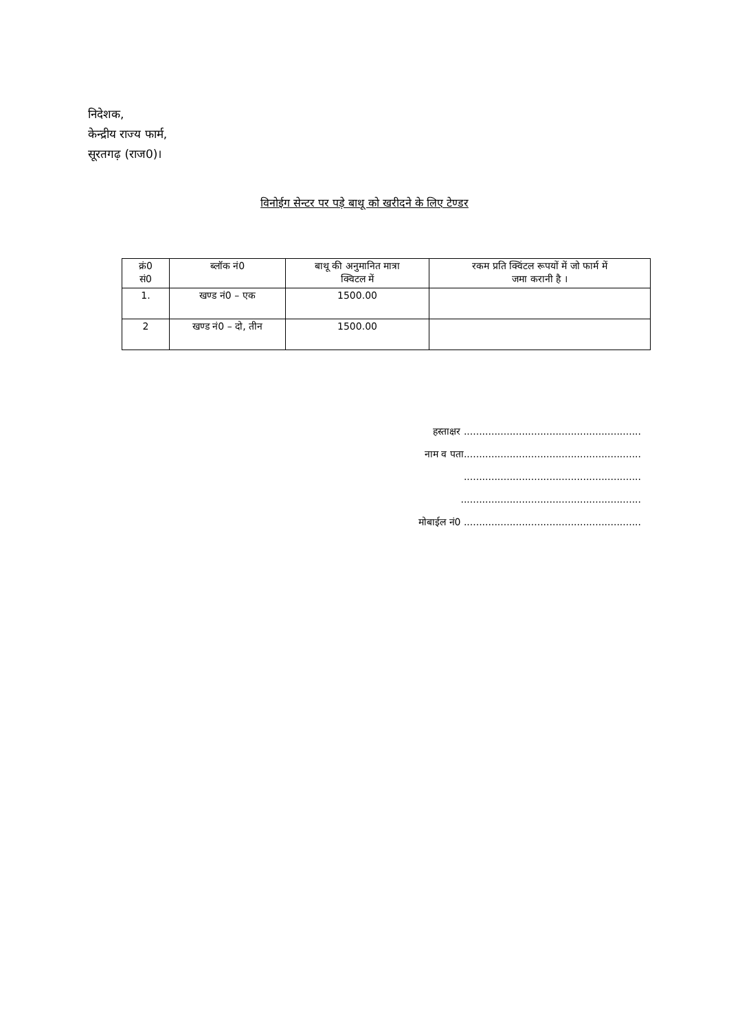निदेशक,
केन्द्रीय राज्य फार्म,
सूरतगढ़ (राज0)।
विनोईग सेन्टर पर पड़े बाथू को खरीदने के लिए टेण्डर
| क्रं0 सं0 | ब्लॉक नं0 | बाथू की अनुमानित मात्रा क्विटल में | रकम प्रति क्विंटल रूपयों में जो फार्म में जमा करानी है । |
| --- | --- | --- | --- |
| 1. | खण्ड नं0 – एक | 1500.00 | |
| 2 | खण्ड नं0 – दो, तीन | 1500.00 | |
हस्ताक्षर ..........................................................
नाम व पता..........................................................
..........................................................
...........................................................
मोबाईल नं0 ..........................................................